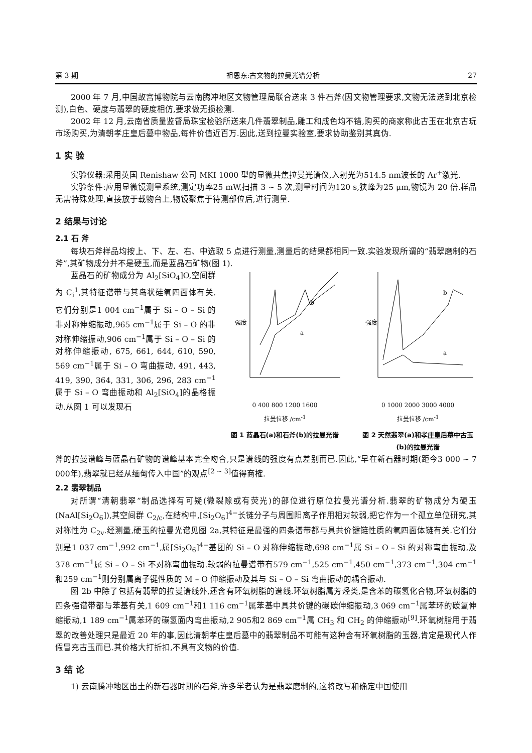第 3 期 祖恩东:古文物的拉曼光谱分析 27
2000 年 7 月,中国故宫博物院与云南腾冲地区文物管理局联合送来 3 件石斧(因文物管理要求,文物无法送到北京检测),白色、硬度与翡翠的硬度相仿,要求做无损检测.
2002 年 12 月,云南省质量监督局珠宝检验所送来几件翡翠制品,雕工和成色均不错,购买的商家称此古玉在北京古玩市场购买,为清朝孝庄皇后墓中物品,每件价值近百万.因此,送到拉曼实验室,要求协助鉴别其真伪.
1 实 验
实验仪器:采用英国 Renishaw 公司 MKI 1000 型的显微共焦拉曼光谱仪,入射光为514.5 nm波长的 Ar<sup>+</sup>激光.
实验条件:应用显微镜测量系统,测定功率25 mW,扫描 3 ~ 5 次,测量时间为120 s,狭峰为25 μm,物镜为 20 倍.样品无需特殊处理,直接放于载物台上,物镜聚焦于待测部位后,进行测量.
2 结果与讨论
2.1 石 斧
每块石斧样品均按上、下、左、右、中选取 5 点进行测量,测量后的结果都相同一致.实验发现所谓的“翡翠磨制的石斧”,其矿物成分并不是硬玉,而是蓝晶石矿物(图 1).
蓝晶石的矿物成分为 Al<sub>2</sub>[SiO<sub>4</sub>]O,空间群为 C<sub>i</sub><sup>1</sup>,其特征谱带与其岛状硅氧四面体有关.它们分别是1 004 cm<sup>−1</sup>属于 Si – O – Si 的非对称伸缩振动,965 cm<sup>−1</sup>属于 Si – O 的非对称伸缩振动,906 cm<sup>−1</sup>属于 Si – O – Si 的对称伸缩振动, 675, 661, 644, 610, 590, 569 cm<sup>−1</sup>属于 Si – O 弯曲振动, 491, 443, 419, 390, 364, 331, 306, 296, 283 cm<sup>−1</sup>属于 Si – O 弯曲振动和 Al<sub>2</sub>[SiO<sub>4</sub>]的晶格振动.从图 1 可以发现石
强度
b
a
0 400 800 1200 1600
拉曼位移 /cm<sup>-1</sup>
图 1 蓝晶石(a)和石斧(b)的拉曼光谱
强度
b
a
0 1000 2000 3000 4000
拉曼位移 /cm<sup>-1</sup>
图 2 天然翡翠(a)和孝庄皇后墓中古玉(b)的拉曼光谱
斧的拉曼谱峰与蓝晶石矿物的谱峰基本完全吻合,只是谱线的强度有点差别而已.因此,“早在新石器时期(距今3 000 ~ 7 000年),翡翠就已经从缅甸传入中国”的观点<sup>[2 ~ 3]</sup>值得商榷.
2.2 翡翠制品
对所谓“清朝翡翠”制品选择有可疑(微裂隙或有荧光)的部位进行原位拉曼光谱分析.翡翠的矿物成分为硬玉(NaAl[Si<sub>2</sub>O<sub>6</sub>]),其空间群 C<sub>2/c</sub>,在结构中,[Si<sub>2</sub>O<sub>6</sub>]<sup>4−</sup>长链分子与周围阳离子作用相对较弱,把它作为一个孤立单位研究,其对称性为 C<sub>2v</sub>.经测量,硬玉的拉曼光谱见图 2a,其特征是最强的四条谱带都与具共价键链性质的氧四面体链有关.它们分别是1 037 cm<sup>−1</sup>,992 cm<sup>−1</sup>,属[Si<sub>2</sub>O<sub>6</sub>]<sup>4−</sup>基团的 Si – O 对称伸缩振动,698 cm<sup>−1</sup>属 Si – O – Si 的对称弯曲振动,及378 cm<sup>−1</sup>属 Si – O – Si 不对称弯曲振动.较弱的拉曼谱带有579 cm<sup>−1</sup>,525 cm<sup>−1</sup>,450 cm<sup>−1</sup>,373 cm<sup>−1</sup>,304 cm<sup>−1</sup>和259 cm<sup>−1</sup>则分别属离子键性质的 M – O 伸缩振动及其与 Si – O – Si 弯曲振动的耦合振动.
图 2b 中除了包括有翡翠的拉曼谱线外,还含有环氧树脂的谱线.环氧树脂属芳烃类,是含苯的碳氢化合物,环氧树脂的四条强谱带都与苯基有关,1 609 cm<sup>−1</sup>和1 116 cm<sup>−1</sup>属苯基中具共价键的碳碳伸缩振动,3 069 cm<sup>−1</sup>属苯环的碳氢伸缩振动,1 189 cm<sup>−1</sup>属苯环的碳氢面内弯曲振动,2 905和2 869 cm<sup>−1</sup>属 CH<sub>3</sub> 和 CH<sub>2</sub> 的伸缩振动<sup>[9]</sup>.环氧树脂用于翡翠的改善处理只是最近 20 年的事,因此清朝孝庄皇后墓中的翡翠制品不可能有这种含有环氧树脂的玉器,肯定是现代人作假冒充古玉而已.其价格大打折扣,不具有文物的价值.
3 结 论
1) 云南腾冲地区出土的新石器时期的石斧,许多学者认为是翡翠磨制的,这将改写和确定中国使用